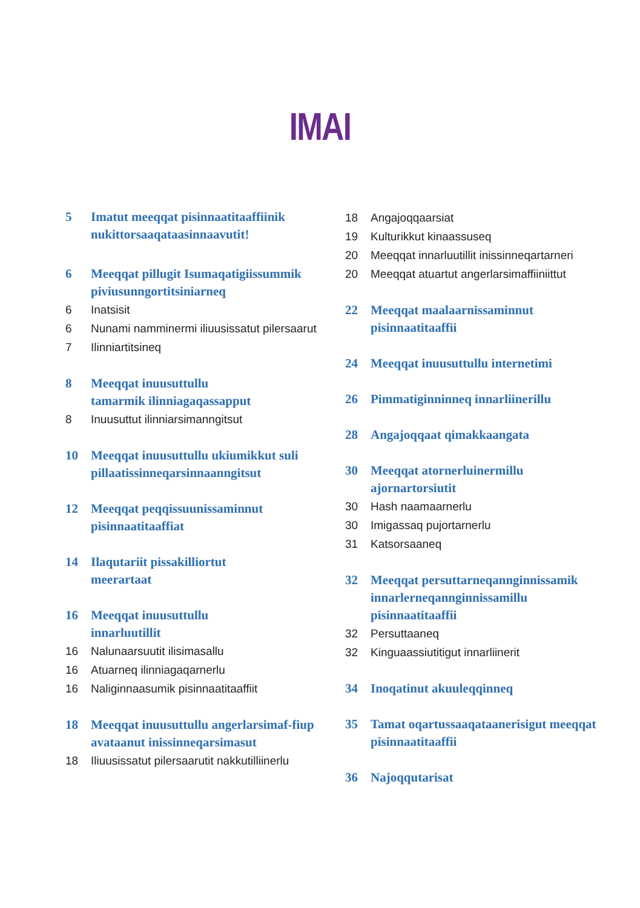IMAI
5 Imatut meeqqat pisinnaatitaaffiinik nukittorsaaqataasinnaavutit!
6 Meeqqat pillugit Isumaqatigiissummik piviusunngortitsiniarneq
6 Inatsisit
6 Nunami namminermi iliuusissatut pilersaarut
7 Ilinniartitsineq
8 Meeqqat inuusuttullu
tamarmik ilinniagaqassapput
8 Inuusuttut ilinniarsimanngitsut
10 Meeqqat inuusuttullu ukiumikkut suli pillaatissinneqarsinnaanngitsut
12 Meeqqat peqqissuunissaminnut pisinnaatitaaffiat
14 Ilaqutariit pissakilliortut
meerartaat
16 Meeqqat inuusuttullu
innarluutillit
16 Nalunaarsuutit ilisimasallu
16 Atuarneq ilinniagaqarnerlu
16 Naliginnaasumik pisinnaatitaaffiit
18 Meeqqat inuusuttullu angerlarsimaf-fiup avataanut inissinneqarsimasut
18 Iliuusissatut pilersaarutit nakkutilliinerlu
18 Angajoqqaarsiat
19 Kulturikkut kinaassuseq
20 Meeqqat innarluutillit inissinneqartarneri
20 Meeqqat atuartut angerlarsimaffiiniittut
22 Meeqqat maalaarnissaminnut pisinnaatitaaffii
24 Meeqqat inuusuttullu internetimi
26 Pimmatiginninneq innarliinerillu
28 Angajoqqaat qimakkaangata
30 Meeqqat atornerluinermillu ajornartorsiutit
30 Hash naamaarnerlu
30 Imigassaq pujortarnerlu
31 Katsorsaaneq
32 Meeqqat persuttarneqannginnissamik innarlerneqannginnissamillu pisinnaatitaaffii
32 Persuttaaneq
32 Kinguaassiutitigut innarliinerit
34 Inoqatinut akuuleqqinneq
35 Tamat oqartussaaqataanerisigut meeqqat pisinnaatitaaffii
36 Najoqqutarisat